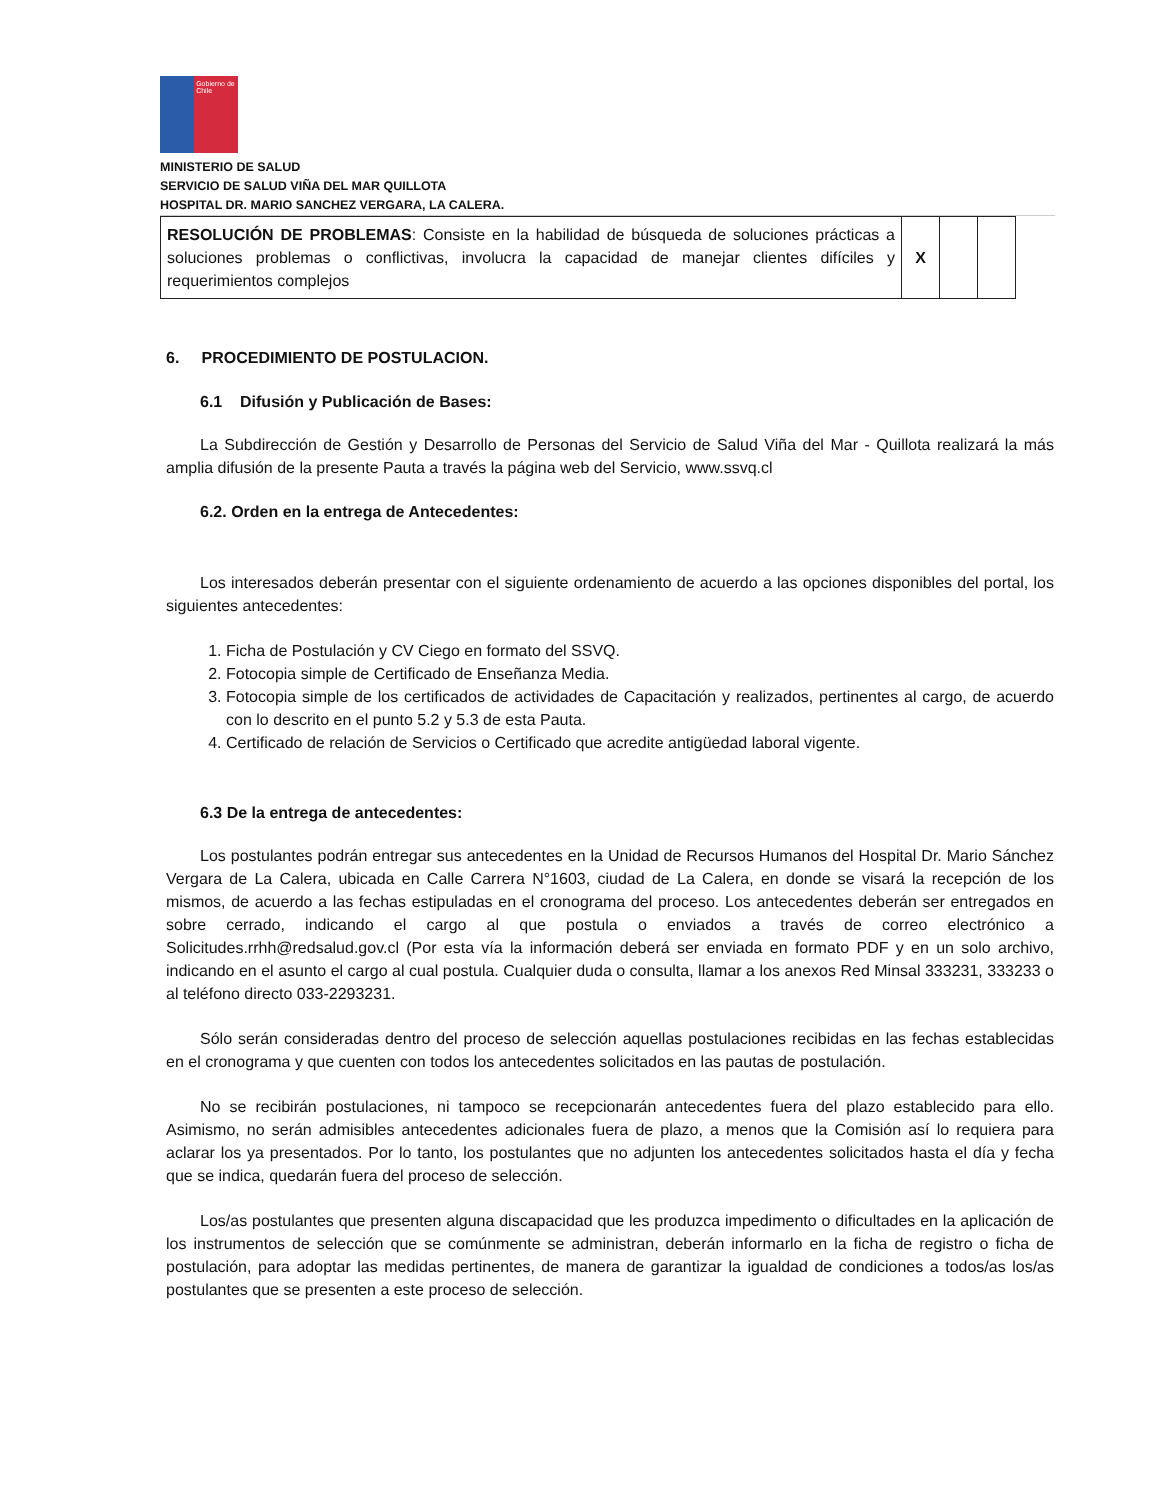Gobierno de Chile
MINISTERIO DE SALUD
SERVICIO DE SALUD VIÑA DEL MAR QUILLOTA
HOSPITAL DR. MARIO SANCHEZ VERGARA, LA CALERA.
| RESOLUCIÓN DE PROBLEMAS : Consiste en la habilidad de búsqueda de soluciones prácticas a soluciones problemas o conflictivas, involucra la capacidad de manejar clientes difíciles y requerimientos complejos | X | | |
6. PROCEDIMIENTO DE POSTULACION.
6.1 Difusión y Publicación de Bases:
La Subdirección de Gestión y Desarrollo de Personas del Servicio de Salud Viña del Mar - Quillota realizará la más amplia difusión de la presente Pauta a través la página web del Servicio, www.ssvq.cl
6.2. Orden en la entrega de Antecedentes:
Los interesados deberán presentar con el siguiente ordenamiento de acuerdo a las opciones disponibles del portal, los siguientes antecedentes:
1. Ficha de Postulación y CV Ciego en formato del SSVQ.
2. Fotocopia simple de Certificado de Enseñanza Media.
3. Fotocopia simple de los certificados de actividades de Capacitación y realizados, pertinentes al cargo, de acuerdo con lo descrito en el punto 5.2 y 5.3 de esta Pauta.
4. Certificado de relación de Servicios o Certificado que acredite antigüedad laboral vigente.
6.3 De la entrega de antecedentes:
Los postulantes podrán entregar sus antecedentes en la Unidad de Recursos Humanos del Hospital Dr. Mario Sánchez Vergara de La Calera, ubicada en Calle Carrera N°1603, ciudad de La Calera, en donde se visará la recepción de los mismos, de acuerdo a las fechas estipuladas en el cronograma del proceso. Los antecedentes deberán ser entregados en sobre cerrado, indicando el cargo al que postula o enviados a través de correo electrónico a Solicitudes.rrhh@redsalud.gov.cl (Por esta vía la información deberá ser enviada en formato PDF y en un solo archivo, indicando en el asunto el cargo al cual postula. Cualquier duda o consulta, llamar a los anexos Red Minsal 333231, 333233 o al teléfono directo 033-2293231.
Sólo serán consideradas dentro del proceso de selección aquellas postulaciones recibidas en las fechas establecidas en el cronograma y que cuenten con todos los antecedentes solicitados en las pautas de postulación.
No se recibirán postulaciones, ni tampoco se recepcionarán antecedentes fuera del plazo establecido para ello. Asimismo, no serán admisibles antecedentes adicionales fuera de plazo, a menos que la Comisión así lo requiera para aclarar los ya presentados. Por lo tanto, los postulantes que no adjunten los antecedentes solicitados hasta el día y fecha que se indica, quedarán fuera del proceso de selección.
Los/as postulantes que presenten alguna discapacidad que les produzca impedimento o dificultades en la aplicación de los instrumentos de selección que se comúnmente se administran, deberán informarlo en la ficha de registro o ficha de postulación, para adoptar las medidas pertinentes, de manera de garantizar la igualdad de condiciones a todos/as los/as postulantes que se presenten a este proceso de selección.